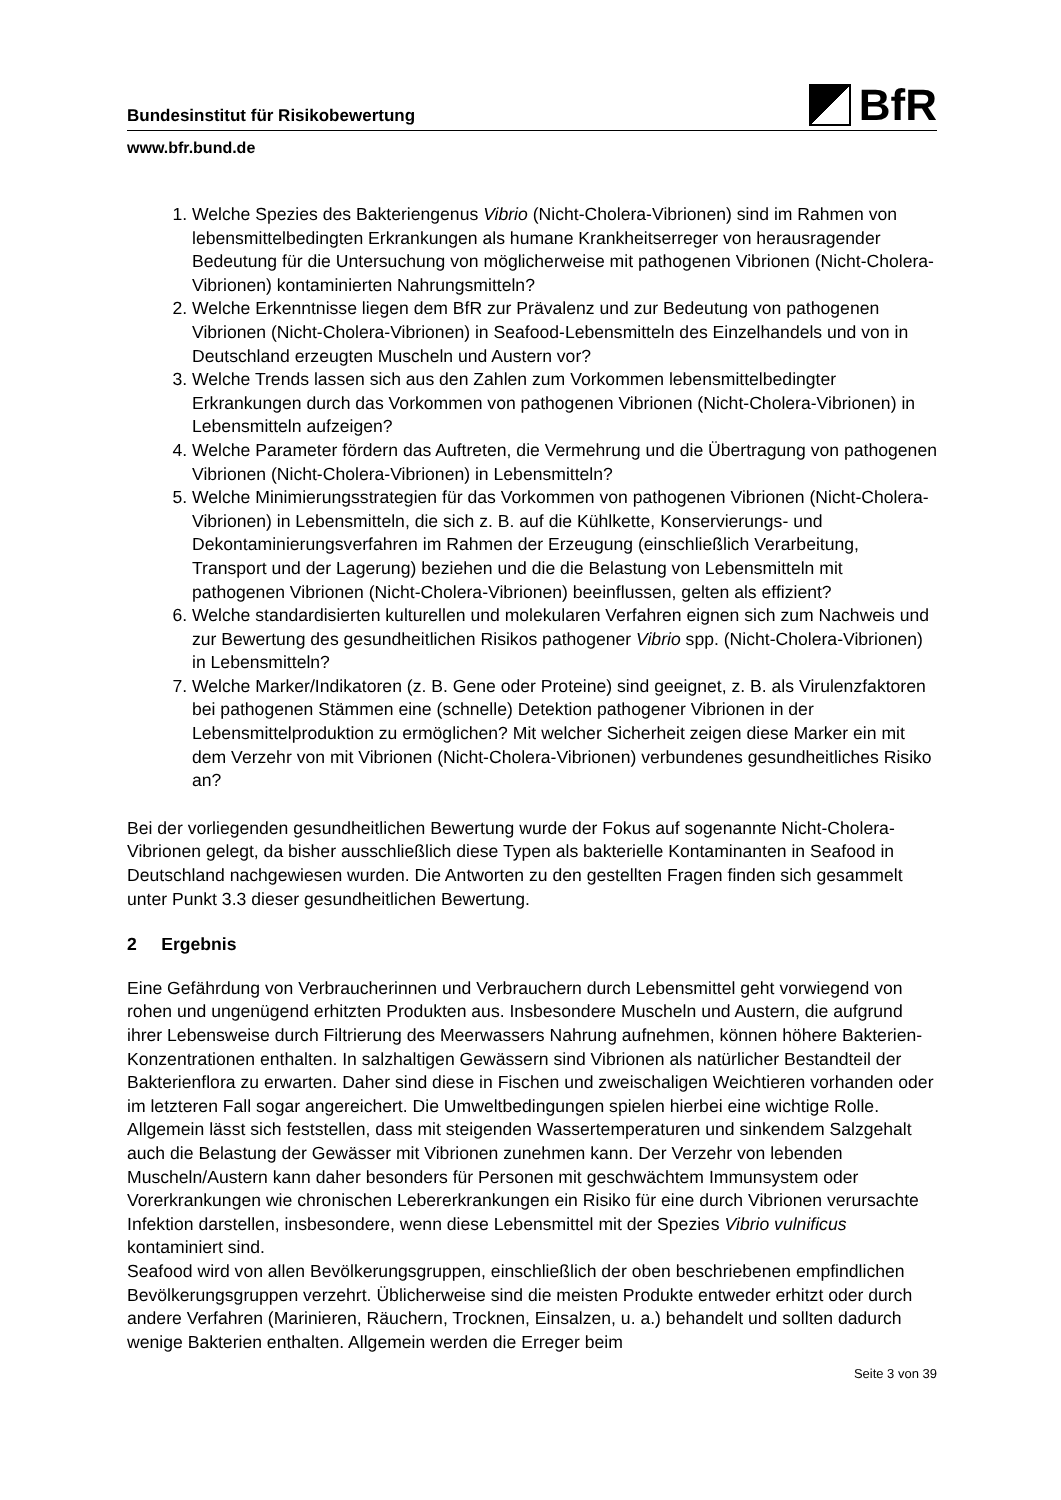BfR
Bundesinstitut für Risikobewertung
www.bfr.bund.de
1. Welche Spezies des Bakteriengenus Vibrio (Nicht-Cholera-Vibrionen) sind im Rahmen von lebensmittelbedingten Erkrankungen als humane Krankheitserreger von herausragender Bedeutung für die Untersuchung von möglicherweise mit pathogenen Vibrionen (Nicht-Cholera-Vibrionen) kontaminierten Nahrungsmitteln?
2. Welche Erkenntnisse liegen dem BfR zur Prävalenz und zur Bedeutung von pathogenen Vibrionen (Nicht-Cholera-Vibrionen) in Seafood-Lebensmitteln des Einzelhandels und von in Deutschland erzeugten Muscheln und Austern vor?
3. Welche Trends lassen sich aus den Zahlen zum Vorkommen lebensmittelbedingter Erkrankungen durch das Vorkommen von pathogenen Vibrionen (Nicht-Cholera-Vibrionen) in Lebensmitteln aufzeigen?
4. Welche Parameter fördern das Auftreten, die Vermehrung und die Übertragung von pathogenen Vibrionen (Nicht-Cholera-Vibrionen) in Lebensmitteln?
5. Welche Minimierungsstrategien für das Vorkommen von pathogenen Vibrionen (Nicht-Cholera-Vibrionen) in Lebensmitteln, die sich z. B. auf die Kühlkette, Konservierungs- und Dekontaminierungsverfahren im Rahmen der Erzeugung (einschließlich Verarbeitung, Transport und der Lagerung) beziehen und die die Belastung von Lebensmitteln mit pathogenen Vibrionen (Nicht-Cholera-Vibrionen) beeinflussen, gelten als effizient?
6. Welche standardisierten kulturellen und molekularen Verfahren eignen sich zum Nachweis und zur Bewertung des gesundheitlichen Risikos pathogener Vibrio spp. (Nicht-Cholera-Vibrionen) in Lebensmitteln?
7. Welche Marker/Indikatoren (z. B. Gene oder Proteine) sind geeignet, z. B. als Virulenzfaktoren bei pathogenen Stämmen eine (schnelle) Detektion pathogener Vibrionen in der Lebensmittelproduktion zu ermöglichen? Mit welcher Sicherheit zeigen diese Marker ein mit dem Verzehr von mit Vibrionen (Nicht-Cholera-Vibrionen) verbundenes gesundheitliches Risiko an?
Bei der vorliegenden gesundheitlichen Bewertung wurde der Fokus auf sogenannte Nicht-Cholera-Vibrionen gelegt, da bisher ausschließlich diese Typen als bakterielle Kontaminanten in Seafood in Deutschland nachgewiesen wurden. Die Antworten zu den gestellten Fragen finden sich gesammelt unter Punkt 3.3 dieser gesundheitlichen Bewertung.
2 Ergebnis
Eine Gefährdung von Verbraucherinnen und Verbrauchern durch Lebensmittel geht vorwiegend von rohen und ungenügend erhitzten Produkten aus. Insbesondere Muscheln und Austern, die aufgrund ihrer Lebensweise durch Filtrierung des Meerwassers Nahrung aufnehmen, können höhere Bakterien-Konzentrationen enthalten. In salzhaltigen Gewässern sind Vibrionen als natürlicher Bestandteil der Bakterienflora zu erwarten. Daher sind diese in Fischen und zweischaligen Weichtieren vorhanden oder im letzteren Fall sogar angereichert. Die Umweltbedingungen spielen hierbei eine wichtige Rolle. Allgemein lässt sich feststellen, dass mit steigenden Wassertemperaturen und sinkendem Salzgehalt auch die Belastung der Gewässer mit Vibrionen zunehmen kann. Der Verzehr von lebenden Muscheln/Austern kann daher besonders für Personen mit geschwächtem Immunsystem oder Vorerkrankungen wie chronischen Lebererkrankungen ein Risiko für eine durch Vibrionen verursachte Infektion darstellen, insbesondere, wenn diese Lebensmittel mit der Spezies Vibrio vulnificus kontaminiert sind.
Seafood wird von allen Bevölkerungsgruppen, einschließlich der oben beschriebenen empfindlichen Bevölkerungsgruppen verzehrt. Üblicherweise sind die meisten Produkte entweder erhitzt oder durch andere Verfahren (Marinieren, Räuchern, Trocknen, Einsalzen, u. a.) behandelt und sollten dadurch wenige Bakterien enthalten. Allgemein werden die Erreger beim
Seite 3 von 39